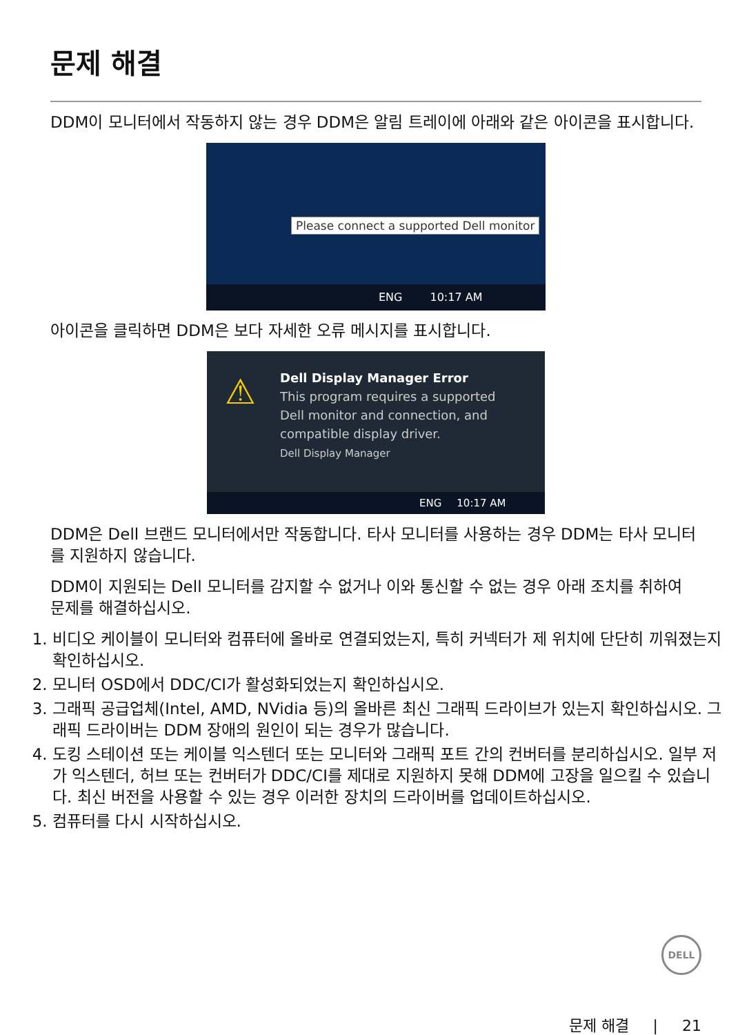문제 해결
DDM이 모니터에서 작동하지 않는 경우 DDM은 알림 트레이에 아래와 같은 아이콘을 표시합니다.
Please connect a supported Dell monitor
ENG 10:17 AM
아이콘을 클릭하면 DDM은 보다 자세한 오류 메시지를 표시합니다.
⚠
Dell Display Manager Error
This program requires a supported
Dell monitor and connection, and
compatible display driver.
Dell Display Manager
ENG 10:17 AM
DDM은 Dell 브랜드 모니터에서만 작동합니다. 타사 모니터를 사용하는 경우 DDM는 타사 모니터를 지원하지 않습니다.
DDM이 지원되는 Dell 모니터를 감지할 수 없거나 이와 통신할 수 없는 경우 아래 조치를 취하여 문제를 해결하십시오.
1. 비디오 케이블이 모니터와 컴퓨터에 올바로 연결되었는지, 특히 커넥터가 제 위치에 단단히 끼워졌는지 확인하십시오.
2. 모니터 OSD에서 DDC/CI가 활성화되었는지 확인하십시오.
3. 그래픽 공급업체(Intel, AMD, NVidia 등)의 올바른 최신 그래픽 드라이브가 있는지 확인하십시오. 그래픽 드라이버는 DDM 장애의 원인이 되는 경우가 많습니다.
4. 도킹 스테이션 또는 케이블 익스텐더 또는 모니터와 그래픽 포트 간의 컨버터를 분리하십시오. 일부 저가 익스텐더, 허브 또는 컨버터가 DDC/CI를 제대로 지원하지 못해 DDM에 고장을 일으킬 수 있습니다. 최신 버전을 사용할 수 있는 경우 이러한 장치의 드라이버를 업데이트하십시오.
5. 컴퓨터를 다시 시작하십시오.
DELL
문제 해결 | 21